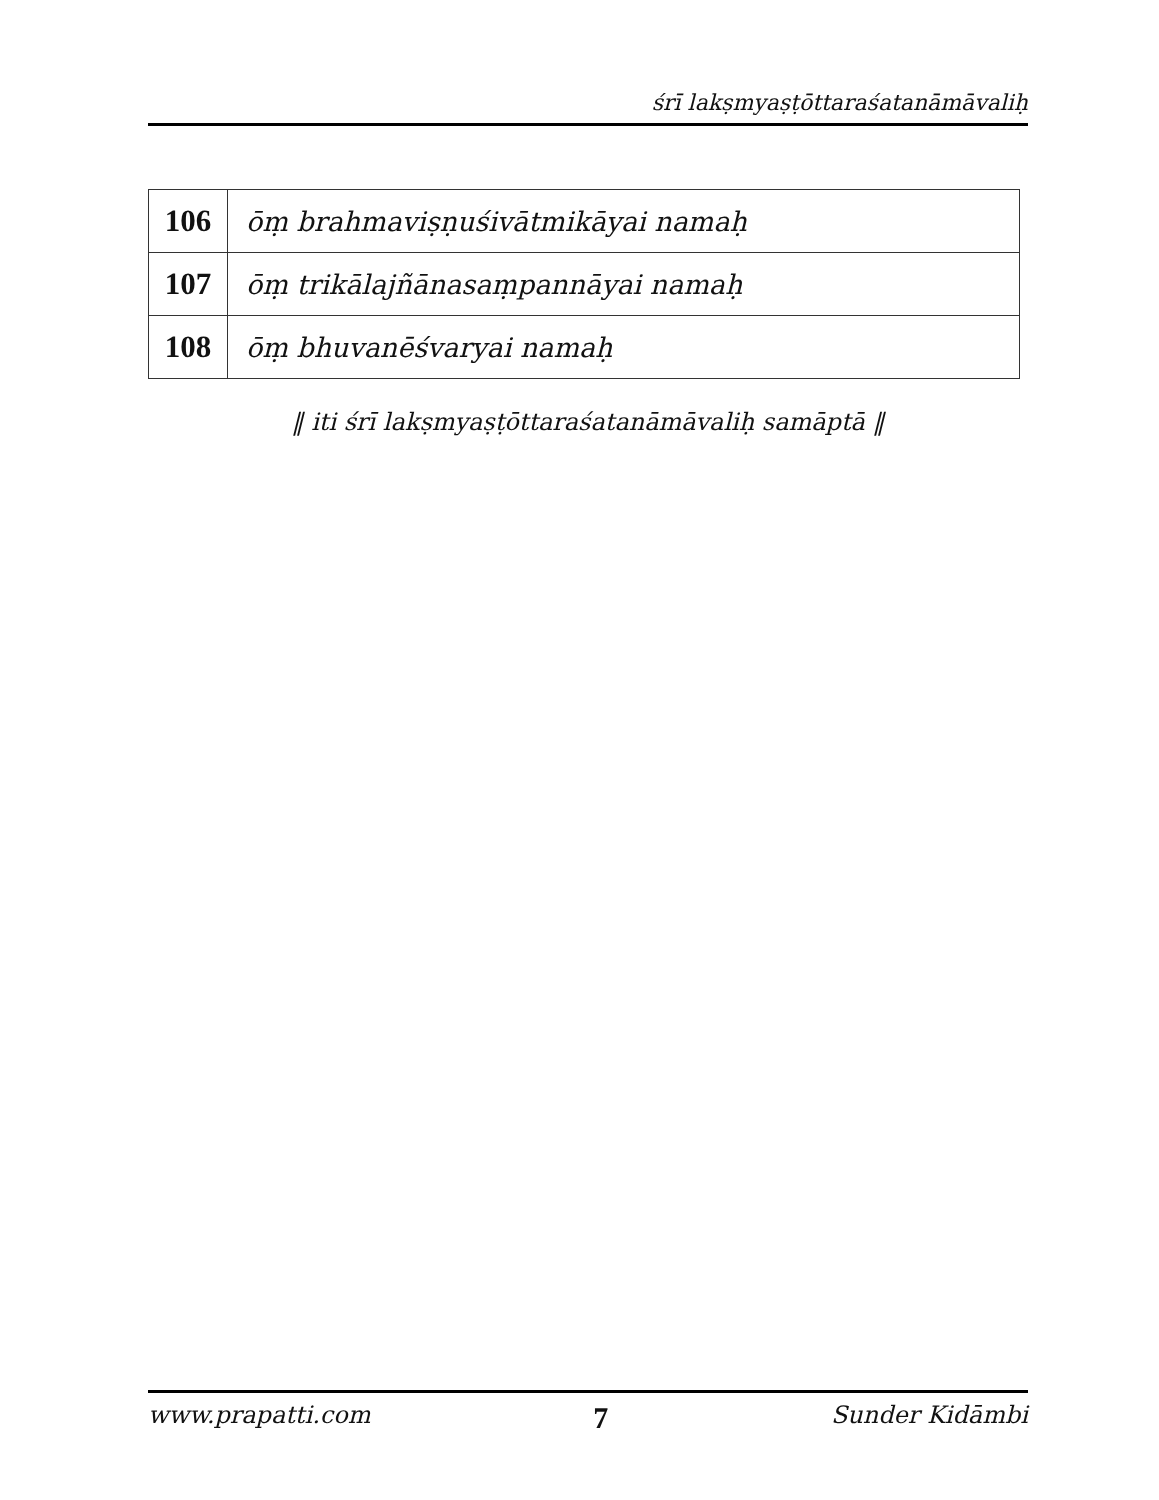śrī lakṣmyaṣṭōttaraśatanāmāvaliḥ
| 106 | ōṃ brahmaviṣṇuśivātmikāyai namaḥ |
| 107 | ōṃ trikālajñānasaṃpannāyai namaḥ |
| 108 | ōṃ bhuvanēśvaryai namaḥ |
‖ iti śrī lakṣmyaṣṭōttaraśatanāmāvaliḥ samāptā ‖
www.prapatti.com 7 Sunder Kidāmbi